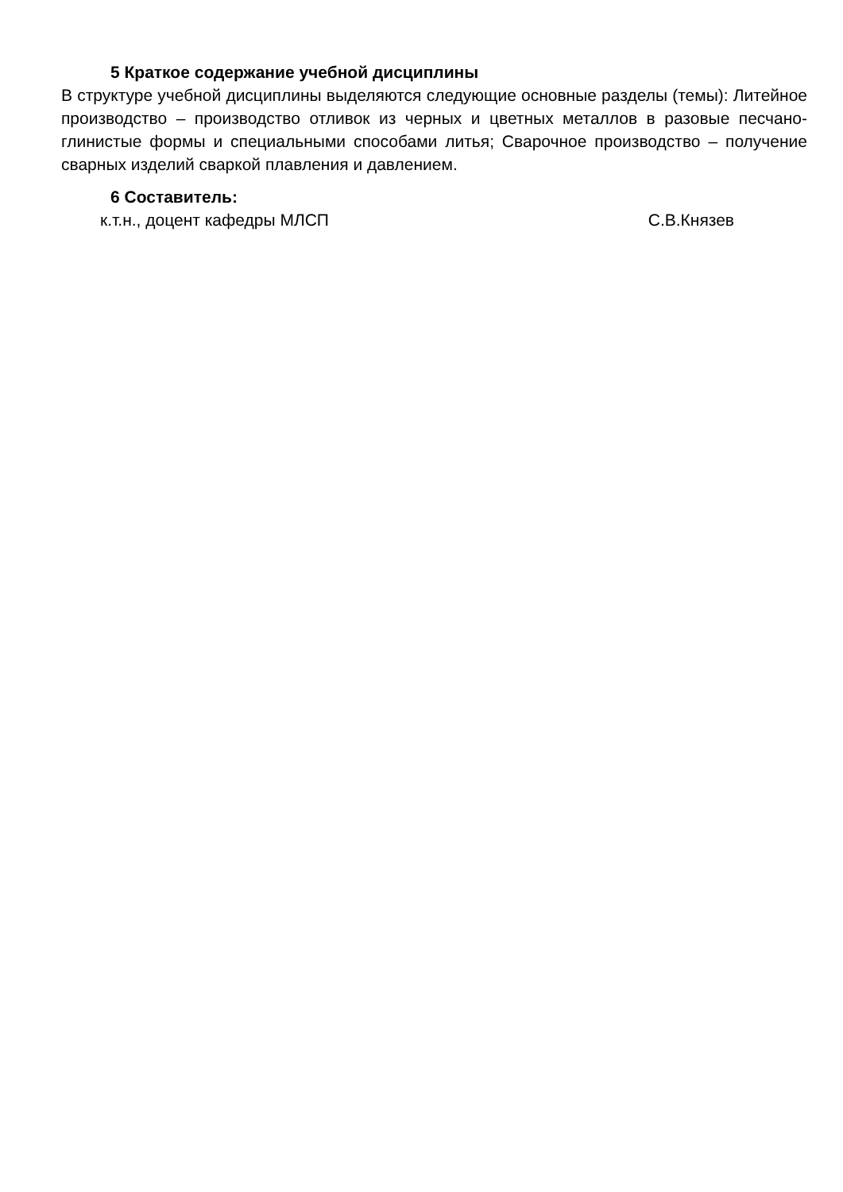5 Краткое содержание учебной дисциплины
В структуре учебной дисциплины выделяются следующие основные разделы (темы): Литейное производство – производство отливок из черных и цветных металлов в разовые песчано-глинистые формы и специальными способами литья; Сварочное производство – получение сварных изделий сваркой плавления и давлением.
6 Составитель:
к.т.н., доцент кафедры МЛСП С.В.Князев